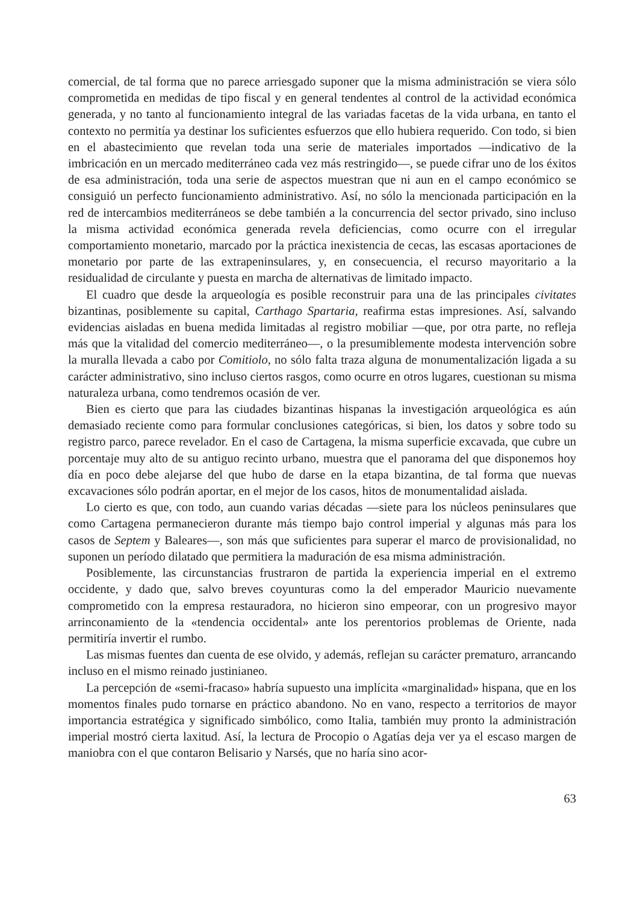comercial, de tal forma que no parece arriesgado suponer que la misma administración se viera sólo comprometida en medidas de tipo fiscal y en general tendentes al control de la actividad económica generada, y no tanto al funcionamiento integral de las variadas facetas de la vida urbana, en tanto el contexto no permitía ya destinar los suficientes esfuerzos que ello hubiera requerido. Con todo, si bien en el abastecimiento que revelan toda una serie de materiales importados —indicativo de la imbricación en un mercado mediterráneo cada vez más restringido—, se puede cifrar uno de los éxitos de esa administración, toda una serie de aspectos muestran que ni aun en el campo económico se consiguió un perfecto funcionamiento administrativo. Así, no sólo la mencionada participación en la red de intercambios mediterráneos se debe también a la concurrencia del sector privado, sino incluso la misma actividad económica generada revela deficiencias, como ocurre con el irregular comportamiento monetario, marcado por la práctica inexistencia de cecas, las escasas aportaciones de monetario por parte de las extrapeninsulares, y, en consecuencia, el recurso mayoritario a la residualidad de circulante y puesta en marcha de alternativas de limitado impacto.
El cuadro que desde la arqueología es posible reconstruir para una de las principales civitates bizantinas, posiblemente su capital, Carthago Spartaria, reafirma estas impresiones. Así, salvando evidencias aisladas en buena medida limitadas al registro mobiliar —que, por otra parte, no refleja más que la vitalidad del comercio mediterráneo—, o la presumiblemente modesta intervención sobre la muralla llevada a cabo por Comitiolo, no sólo falta traza alguna de monumentalización ligada a su carácter administrativo, sino incluso ciertos rasgos, como ocurre en otros lugares, cuestionan su misma naturaleza urbana, como tendremos ocasión de ver.
Bien es cierto que para las ciudades bizantinas hispanas la investigación arqueológica es aún demasiado reciente como para formular conclusiones categóricas, si bien, los datos y sobre todo su registro parco, parece revelador. En el caso de Cartagena, la misma superficie excavada, que cubre un porcentaje muy alto de su antiguo recinto urbano, muestra que el panorama del que disponemos hoy día en poco debe alejarse del que hubo de darse en la etapa bizantina, de tal forma que nuevas excavaciones sólo podrán aportar, en el mejor de los casos, hitos de monumentalidad aislada.
Lo cierto es que, con todo, aun cuando varias décadas —siete para los núcleos peninsulares que como Cartagena permanecieron durante más tiempo bajo control imperial y algunas más para los casos de Septem y Baleares—, son más que suficientes para superar el marco de provisionalidad, no suponen un período dilatado que permitiera la maduración de esa misma administración.
Posiblemente, las circunstancias frustraron de partida la experiencia imperial en el extremo occidente, y dado que, salvo breves coyunturas como la del emperador Mauricio nuevamente comprometido con la empresa restauradora, no hicieron sino empeorar, con un progresivo mayor arrinconamiento de la «tendencia occidental» ante los perentorios problemas de Oriente, nada permitiría invertir el rumbo.
Las mismas fuentes dan cuenta de ese olvido, y además, reflejan su carácter prematuro, arrancando incluso en el mismo reinado justinianeo.
La percepción de «semi-fracaso» habría supuesto una implícita «marginalidad» hispana, que en los momentos finales pudo tornarse en práctico abandono. No en vano, respecto a territorios de mayor importancia estratégica y significado simbólico, como Italia, también muy pronto la administración imperial mostró cierta laxitud. Así, la lectura de Procopio o Agatías deja ver ya el escaso margen de maniobra con el que contaron Belisario y Narsés, que no haría sino acor-
63